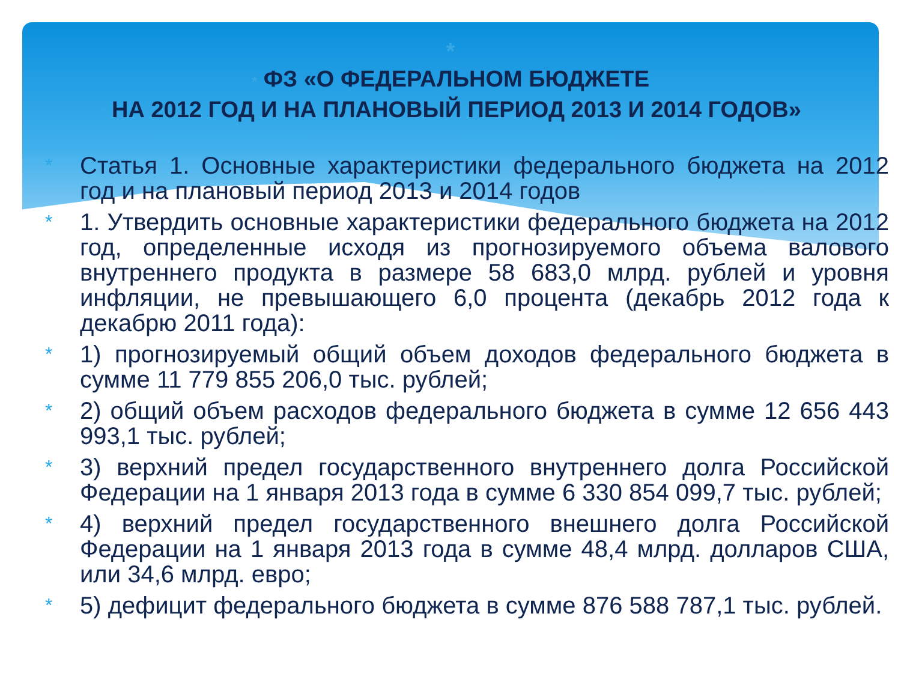*
* ФЗ «О ФЕДЕРАЛЬНОМ БЮДЖЕТЕ
* НА 2012 ГОД И НА ПЛАНОВЫЙ ПЕРИОД 2013 И 2014 ГОДОВ»
* Статья 1. Основные характеристики федерального бюджета на 2012 год и на плановый период 2013 и 2014 годов
* 1. Утвердить основные характеристики федерального бюджета на 2012 год, определенные исходя из прогнозируемого объема валового внутреннего продукта в размере 58 683,0 млрд. рублей и уровня инфляции, не превышающего 6,0 процента (декабрь 2012 года к декабрю 2011 года):
* 1) прогнозируемый общий объем доходов федерального бюджета в сумме 11 779 855 206,0 тыс. рублей;
* 2) общий объем расходов федерального бюджета в сумме 12 656 443 993,1 тыс. рублей;
* 3) верхний предел государственного внутреннего долга Российской Федерации на 1 января 2013 года в сумме 6 330 854 099,7 тыс. рублей;
* 4) верхний предел государственного внешнего долга Российской Федерации на 1 января 2013 года в сумме 48,4 млрд. долларов США, или 34,6 млрд. евро;
* 5) дефицит федерального бюджета в сумме 876 588 787,1 тыс. рублей.